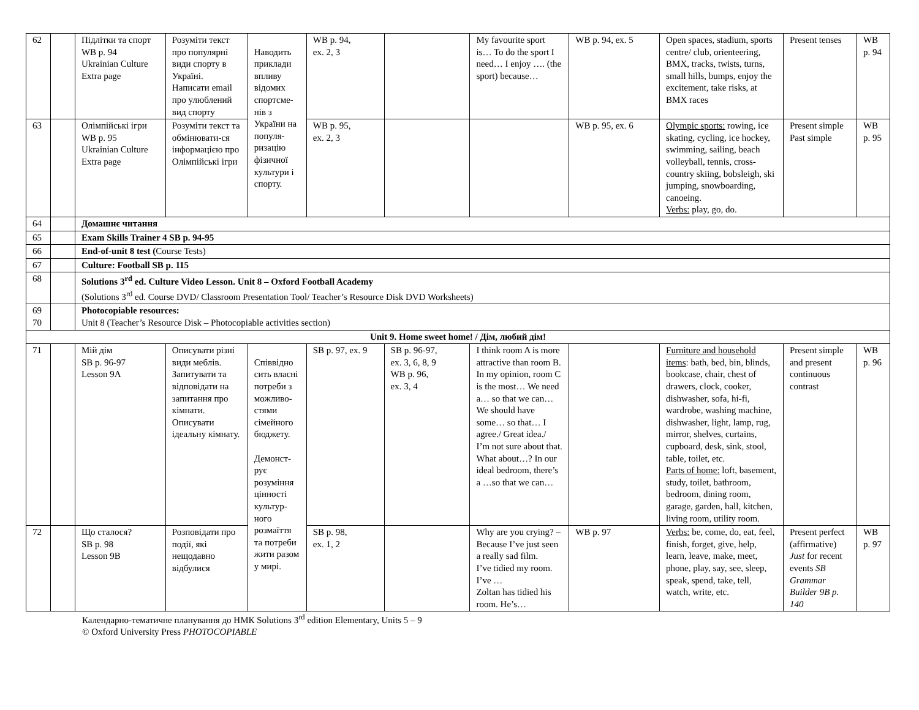| 62 | | Підлітки та спорт WB p. 94 Ukrainian Culture Extra page | Розуміти текст про популярні види спорту в Україні. Написати email про улюблений вид спорту | Наводить приклади впливу відомих спортсме-нів з України на популя-ризацію фізичної культури і спорту. | WB p. 94, ex. 2, 3 | | My favourite sport is… To do the sport I need… I enjoy …. (the sport) because… | WB p. 94, ex. 5 | Open spaces, stadium, sports centre/ club, orienteering, BMX, tracks, twists, turns, small hills, bumps, enjoy the excitement, take risks, at BMX races | Present tenses | WB p. 94 |
| 63 | | Олімпійські ігри WB p. 95 Ukrainian Culture Extra page | Розуміти текст та обмінювати-ся інформацією про Олімпійські ігри | | WB p. 95, ex. 2, 3 | | | WB p. 95, ex. 6 | Olympic sports: rowing, ice skating, cycling, ice hockey, swimming, sailing, beach volleyball, tennis, cross-country skiing, bobsleigh, ski jumping, snowboarding, canoeing. Verbs: play, go, do. | Present simple Past simple | WB p. 95 |
| 64 | | Домашнє читання | | | | | | | | | |
| 65 | | Exam Skills Trainer 4 SB p. 94-95 | | | | | | | | | |
| 66 | | End-of-unit 8 test ( Course Tests) | | | | | | | | | |
| 67 | | Culture: Football SB p. 115 | | | | | | | | | |
| 68 | | Solutions 3<sup>rd</sup> ed. Culture Video Lesson. Unit 8 – Oxford Football Academy (Solutions 3<sup>rd</sup> ed. Course DVD/ Classroom Presentation Tool/ Teacher’s Resource Disk DVD Worksheets) | | | | | | | | | |
| 69 70 | | Photocopiable resources: Unit 8 (Teacher’s Resource Disk – Photocopiable activities section) | | | | | | | | | |
| Unit 9. Home sweet home! / Дім, любий дім! | | | | | | | | | | | |
| 71 | | Мій дім SB p. 96-97 Lesson 9A | Описувати різні види меблів. Запитувати та відповідати на запитання про кімнати. Описувати ідеальну кімнату. | Співвідно сить власні потреби з можливо-стями сімейного бюджету. Демонст-рує розуміння цінності культур-ного розмаїття та потреби жити разом у мирі. | SB p. 97, ex. 9 | SB p. 96-97, ex. 3, 6, 8, 9 WB p. 96, ex. 3, 4 | I think room A is more attractive than room B. In my opinion, room C is the most… We need a… so that we can… We should have some… so that… I agree./ Great idea./ I’m not sure about that. What about…? In our ideal bedroom, there’s a …so that we can… | | Furniture and household items : bath, bed, bin, blinds, bookcase, chair, chest of drawers, clock, cooker, dishwasher, sofa, hi-fi, wardrobe, washing machine, dishwasher, light, lamp, rug, mirror, shelves, curtains, cupboard, desk, sink, stool, table, toilet, etc. Parts of home: loft, basement, study, toilet, bathroom, bedroom, dining room, garage, garden, hall, kitchen, living room, utility room. | Present simple and present continuous contrast | WB p. 96 |
| 72 | | Що сталося? SB p. 98 Lesson 9B | Розповідати про події, які нещодавно відбулися | | SB p. 98, ex. 1, 2 | | Why are you crying? – Because I’ve just seen a really sad film. I’ve tidied my room. I’ve … Zoltan has tidied his room. He’s… | WB p. 97 | Verbs: be, come, do, eat, feel, finish, forget, give, help, learn, leave, make, meet, phone, play, say, see, sleep, speak, spend, take, tell, watch, write, etc. | Present perfect (affirmative) Just for recent events SB Grammar Builder 9B p. 140 | WB p. 97 |
Календарно-тематичне планування до НМК Solutions 3<sup>rd</sup> edition Elementary, Units 5 – 9
© Oxford University Press PHOTOCOPIABLE